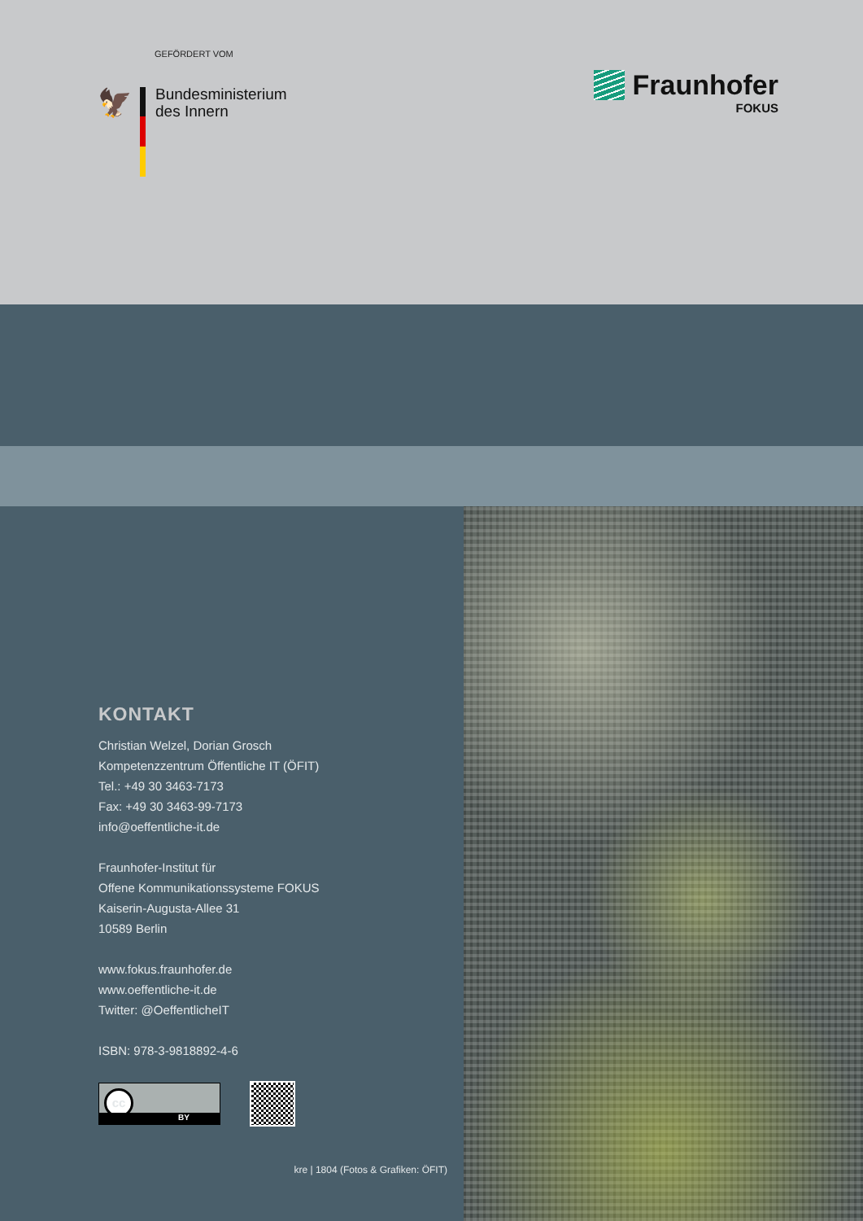GEFÖRDERT VOM
🦅
Bundesministerium
des Innern
Fraunhofer
FOKUS
KONTAKT
Christian Welzel, Dorian Grosch
Kompetenzzentrum Öffentliche IT (ÖFIT)
Tel.: +49 30 3463-7173
Fax: +49 30 3463-99-7173
info@oeffentliche-it.de
Fraunhofer-Institut für
Offene Kommunikationssysteme FOKUS
Kaiserin-Augusta-Allee 31
10589 Berlin
www.fokus.fraunhofer.de
www.oeffentliche-it.de
Twitter: @OeffentlicheIT
ISBN: 978-3-9818892-4-6
cc
BY
kre | 1804 (Fotos & Grafiken: ÖFIT)